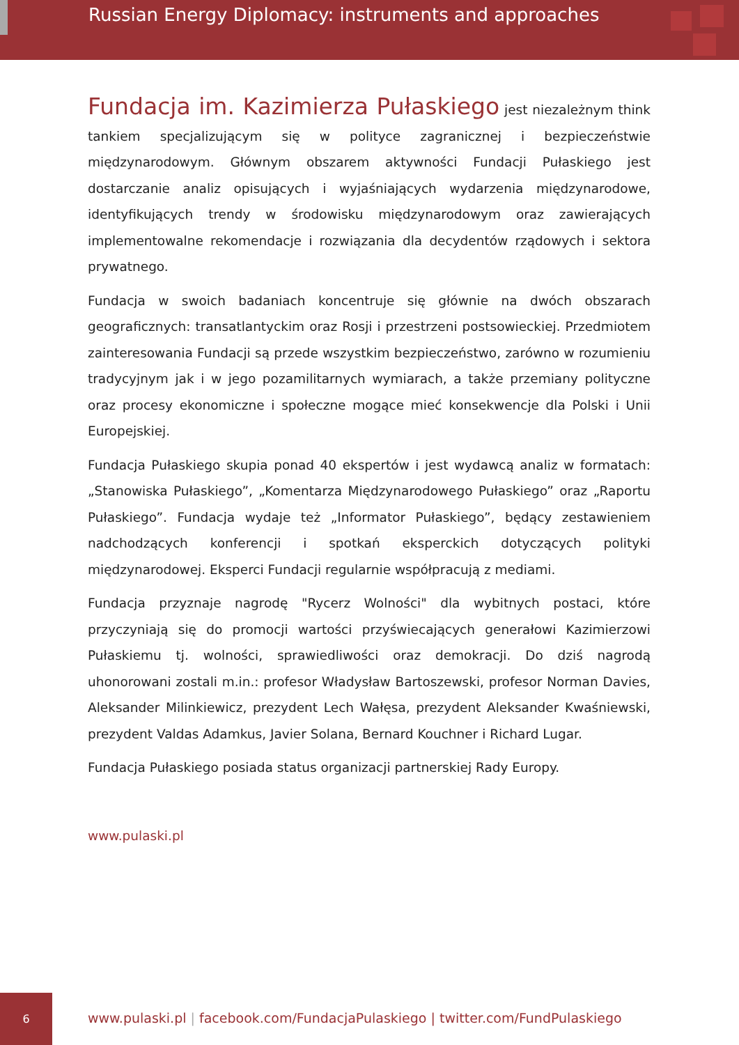Russian Energy Diplomacy: instruments and approaches
Fundacja im. Kazimierza Pułaskiego jest niezależnym think tankiem specjalizującym się w polityce zagranicznej i bezpieczeństwie międzynarodowym. Głównym obszarem aktywności Fundacji Pułaskiego jest dostarczanie analiz opisujących i wyjaśniających wydarzenia międzynarodowe, identyfikujących trendy w środowisku międzynarodowym oraz zawierających implementowalne rekomendacje i rozwiązania dla decydentów rządowych i sektora prywatnego.
Fundacja w swoich badaniach koncentruje się głównie na dwóch obszarach geograficznych: transatlantyckim oraz Rosji i przestrzeni postsowieckiej. Przedmiotem zainteresowania Fundacji są przede wszystkim bezpieczeństwo, zarówno w rozumieniu tradycyjnym jak i w jego pozamilitarnych wymiarach, a także przemiany polityczne oraz procesy ekonomiczne i społeczne mogące mieć konsekwencje dla Polski i Unii Europejskiej.
Fundacja Pułaskiego skupia ponad 40 ekspertów i jest wydawcą analiz w formatach: „Stanowiska Pułaskiego”, „Komentarza Międzynarodowego Pułaskiego” oraz „Raportu Pułaskiego”. Fundacja wydaje też „Informator Pułaskiego”, będący zestawieniem nadchodzących konferencji i spotkań eksperckich dotyczących polityki międzynarodowej. Eksperci Fundacji regularnie współpracują z mediami.
Fundacja przyznaje nagrodę "Rycerz Wolności" dla wybitnych postaci, które przyczyniają się do promocji wartości przyświecających generałowi Kazimierzowi Pułaskiemu tj. wolności, sprawiedliwości oraz demokracji. Do dziś nagrodą uhonorowani zostali m.in.: profesor Władysław Bartoszewski, profesor Norman Davies, Aleksander Milinkiewicz, prezydent Lech Wałęsa, prezydent Aleksander Kwaśniewski, prezydent Valdas Adamkus, Javier Solana, Bernard Kouchner i Richard Lugar.
Fundacja Pułaskiego posiada status organizacji partnerskiej Rady Europy.
www.pulaski.pl
6
www.pulaski.pl | facebook.com/FundacjaPulaskiego | twitter.com/FundPulaskiego